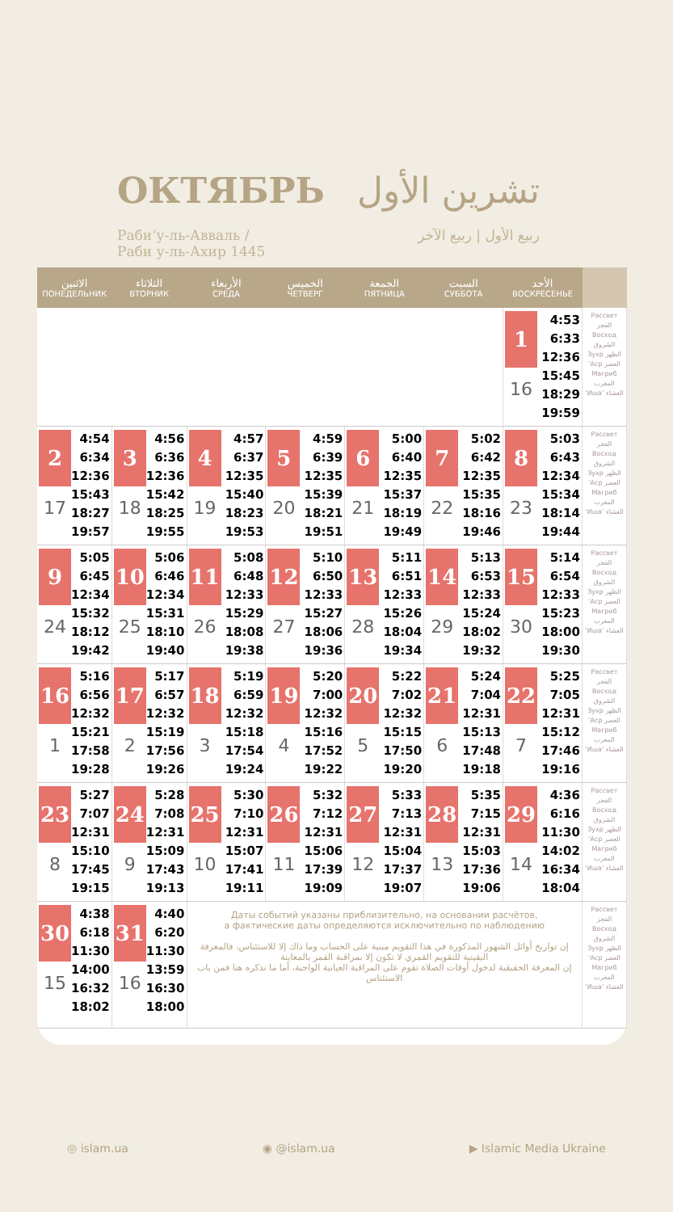ОКТЯБРЬ تشرين الأول
Раби‘у-ль-Авваль /
Раби у-ль-Ахир 1445
ربيع الأول | ربيع الآخر
| الاثنين ПОНЕДЕЛЬНИК | الثلاثاء ВТОРНИК | الأربعاء СРЕДА | الخميس ЧЕТВЕРГ | الجمعة ПЯТНИЦА | السبت СУББОТА | الأحد ВОСКРЕСЕНЬЕ | |
| --- | --- | --- | --- | --- | --- | --- | --- |
| | | | | | | 1 16 4:53 6:33 12:36 15:45 18:29 19:59 | Рассвет الفجر Восход الشروق Зухр الظهر ‘Аср العصر Магриб المغرب ‘Иша’ العشاء |
| 2 17 4:54 6:34 12:36 15:43 18:27 19:57 | 3 18 4:56 6:36 12:36 15:42 18:25 19:55 | 4 19 4:57 6:37 12:35 15:40 18:23 19:53 | 5 20 4:59 6:39 12:35 15:39 18:21 19:51 | 6 21 5:00 6:40 12:35 15:37 18:19 19:49 | 7 22 5:02 6:42 12:35 15:35 18:16 19:46 | 8 23 5:03 6:43 12:34 15:34 18:14 19:44 | Рассвет الفجر Восход الشروق Зухр الظهر ‘Аср العصر Магриб المغرب ‘Иша’ العشاء |
| 9 24 5:05 6:45 12:34 15:32 18:12 19:42 | 10 25 5:06 6:46 12:34 15:31 18:10 19:40 | 11 26 5:08 6:48 12:33 15:29 18:08 19:38 | 12 27 5:10 6:50 12:33 15:27 18:06 19:36 | 13 28 5:11 6:51 12:33 15:26 18:04 19:34 | 14 29 5:13 6:53 12:33 15:24 18:02 19:32 | 15 30 5:14 6:54 12:33 15:23 18:00 19:30 | Рассвет الفجر Восход الشروق Зухр الظهر ‘Аср العصر Магриб المغرب ‘Иша’ العشاء |
| 16 1 5:16 6:56 12:32 15:21 17:58 19:28 | 17 2 5:17 6:57 12:32 15:19 17:56 19:26 | 18 3 5:19 6:59 12:32 15:18 17:54 19:24 | 19 4 5:20 7:00 12:32 15:16 17:52 19:22 | 20 5 5:22 7:02 12:32 15:15 17:50 19:20 | 21 6 5:24 7:04 12:31 15:13 17:48 19:18 | 22 7 5:25 7:05 12:31 15:12 17:46 19:16 | Рассвет الفجر Восход الشروق Зухр الظهر ‘Аср العصر Магриб المغرب ‘Иша’ العشاء |
| 23 8 5:27 7:07 12:31 15:10 17:45 19:15 | 24 9 5:28 7:08 12:31 15:09 17:43 19:13 | 25 10 5:30 7:10 12:31 15:07 17:41 19:11 | 26 11 5:32 7:12 12:31 15:06 17:39 19:09 | 27 12 5:33 7:13 12:31 15:04 17:37 19:07 | 28 13 5:35 7:15 12:31 15:03 17:36 19:06 | 29 14 4:36 6:16 11:30 14:02 16:34 18:04 | Рассвет الفجر Восход الشروق Зухр الظهر ‘Аср العصر Магриб المغرب ‘Иша’ العشاء |
| 30 15 4:38 6:18 11:30 14:00 16:32 18:02 | 31 16 4:40 6:20 11:30 13:59 16:30 18:00 | Даты событий указаны приблизительно, на основании расчётов, а фактические даты определяются исключительно по наблюдению إن تواريخ أوائل الشهور المذكورة في هذا التقويم مبنية على الحساب وما ذاك إلا للاستئناس، فالمعرفة اليقينية للتقويم القمري لا تكون إلا بمراقبة القمر بالمعاينة إن المعرفة الحقيقية لدخول أوقات الصلاة تقوم على المراقبة العيانية الواجبة، أما ما نذكره هنا فمن باب الاستئناس | | | | | Рассвет الفجر Восход الشروق Зухр الظهر ‘Аср العصر Магриб المغرب ‘Иша’ العشاء |
◎ islam.ua ◉ @islam.ua ▶ Islamic Media Ukraine